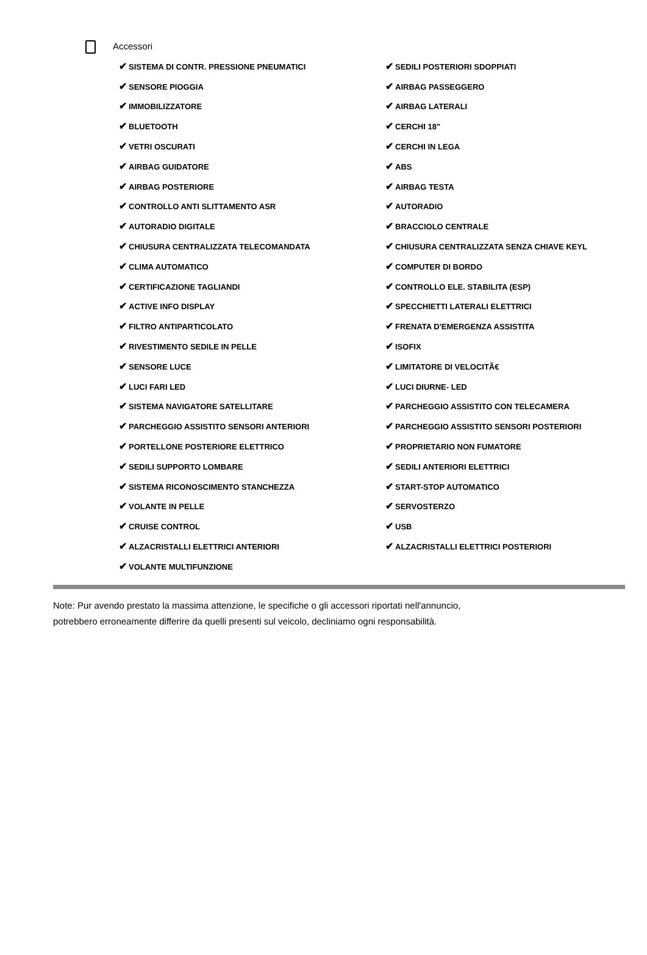Accessori
| ✔ SISTEMA DI CONTR. PRESSIONE PNEUMATICI | ✔ SEDILI POSTERIORI SDOPPIATI |
| ✔ SENSORE PIOGGIA | ✔ AIRBAG PASSEGGERO |
| ✔ IMMOBILIZZATORE | ✔ AIRBAG LATERALI |
| ✔ BLUETOOTH | ✔ CERCHI 18" |
| ✔ VETRI OSCURATI | ✔ CERCHI IN LEGA |
| ✔ AIRBAG GUIDATORE | ✔ ABS |
| ✔ AIRBAG POSTERIORE | ✔ AIRBAG TESTA |
| ✔ CONTROLLO ANTI SLITTAMENTO ASR | ✔ AUTORADIO |
| ✔ AUTORADIO DIGITALE | ✔ BRACCIOLO CENTRALE |
| ✔ CHIUSURA CENTRALIZZATA TELECOMANDATA | ✔ CHIUSURA CENTRALIZZATA SENZA CHIAVE KEYL |
| ✔ CLIMA AUTOMATICO | ✔ COMPUTER DI BORDO |
| ✔ CERTIFICAZIONE TAGLIANDI | ✔ CONTROLLO ELE. STABILITA (ESP) |
| ✔ ACTIVE INFO DISPLAY | ✔ SPECCHIETTI LATERALI ELETTRICI |
| ✔ FILTRO ANTIPARTICOLATO | ✔ FRENATA D'EMERGENZA ASSISTITA |
| ✔ RIVESTIMENTO SEDILE IN PELLE | ✔ ISOFIX |
| ✔ SENSORE LUCE | ✔ LIMITATORE DI VELOCITÃ€ |
| ✔ LUCI FARI LED | ✔ LUCI DIURNE- LED |
| ✔ SISTEMA NAVIGATORE SATELLITARE | ✔ PARCHEGGIO ASSISTITO CON TELECAMERA |
| ✔ PARCHEGGIO ASSISTITO SENSORI ANTERIORI | ✔ PARCHEGGIO ASSISTITO SENSORI POSTERIORI |
| ✔ PORTELLONE POSTERIORE ELETTRICO | ✔ PROPRIETARIO NON FUMATORE |
| ✔ SEDILI SUPPORTO LOMBARE | ✔ SEDILI ANTERIORI ELETTRICI |
| ✔ SISTEMA RICONOSCIMENTO STANCHEZZA | ✔ START-STOP AUTOMATICO |
| ✔ VOLANTE IN PELLE | ✔ SERVOSTERZO |
| ✔ CRUISE CONTROL | ✔ USB |
| ✔ ALZACRISTALLI ELETTRICI ANTERIORI | ✔ ALZACRISTALLI ELETTRICI POSTERIORI |
| ✔ VOLANTE MULTIFUNZIONE | |
Note: Pur avendo prestato la massima attenzione, le specifiche o gli accessori riportati nell'annuncio,
potrebbero erroneamente differire da quelli presenti sul veicolo, decliniamo ogni responsabilità.